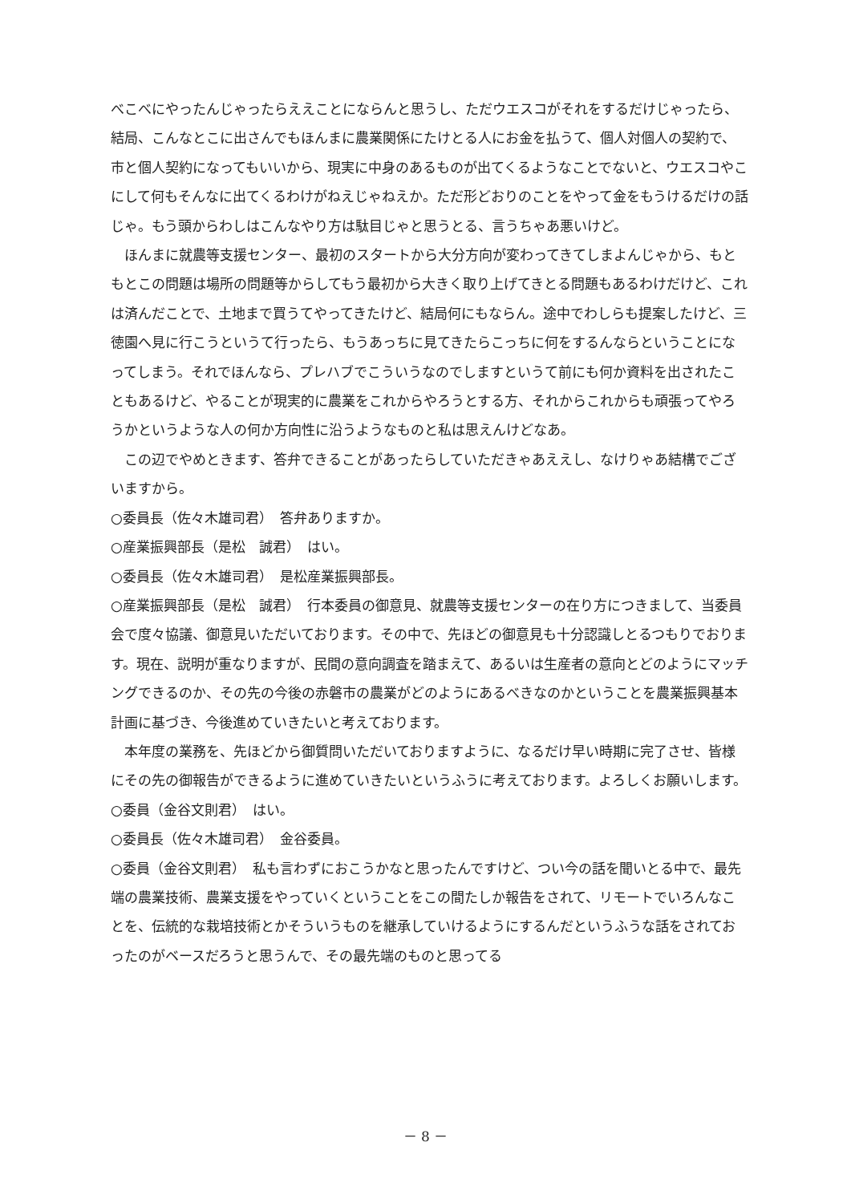べこべにやったんじゃったらええことにならんと思うし、ただウエスコがそれをするだけじゃったら、結局、こんなとこに出さんでもほんまに農業関係にたけとる人にお金を払うて、個人対個人の契約で、市と個人契約になってもいいから、現実に中身のあるものが出てくるようなことでないと、ウエスコやこにして何もそんなに出てくるわけがねえじゃねえか。ただ形どおりのことをやって金をもうけるだけの話じゃ。もう頭からわしはこんなやり方は駄目じゃと思うとる、言うちゃあ悪いけど。
　ほんまに就農等支援センター、最初のスタートから大分方向が変わってきてしまよんじゃから、もともとこの問題は場所の問題等からしてもう最初から大きく取り上げてきとる問題もあるわけだけど、これは済んだことで、土地まで買うてやってきたけど、結局何にもならん。途中でわしらも提案したけど、三徳園へ見に行こうというて行ったら、もうあっちに見てきたらこっちに何をするんならということになってしまう。それでほんなら、プレハブでこういうなのでしますというて前にも何か資料を出されたこともあるけど、やることが現実的に農業をこれからやろうとする方、それからこれからも頑張ってやろうかというような人の何か方向性に沿うようなものと私は思えんけどなあ。
　この辺でやめときます、答弁できることがあったらしていただきゃあええし、なけりゃあ結構でございますから。
○委員長（佐々木雄司君）　答弁ありますか。
○産業振興部長（是松　誠君）　はい。
○委員長（佐々木雄司君）　是松産業振興部長。
○産業振興部長（是松　誠君）　行本委員の御意見、就農等支援センターの在り方につきまして、当委員会で度々協議、御意見いただいております。その中で、先ほどの御意見も十分認識しとるつもりでおります。現在、説明が重なりますが、民間の意向調査を踏まえて、あるいは生産者の意向とどのようにマッチングできるのか、その先の今後の赤磐市の農業がどのようにあるべきなのかということを農業振興基本計画に基づき、今後進めていきたいと考えております。
　本年度の業務を、先ほどから御質問いただいておりますように、なるだけ早い時期に完了させ、皆様にその先の御報告ができるように進めていきたいというふうに考えております。よろしくお願いします。
○委員（金谷文則君）　はい。
○委員長（佐々木雄司君）　金谷委員。
○委員（金谷文則君）　私も言わずにおこうかなと思ったんですけど、つい今の話を聞いとる中で、最先端の農業技術、農業支援をやっていくということをこの間たしか報告をされて、リモートでいろんなことを、伝統的な栽培技術とかそういうものを継承していけるようにするんだというふうな話をされておったのがベースだろうと思うんで、その最先端のものと思ってる
－ 8 －